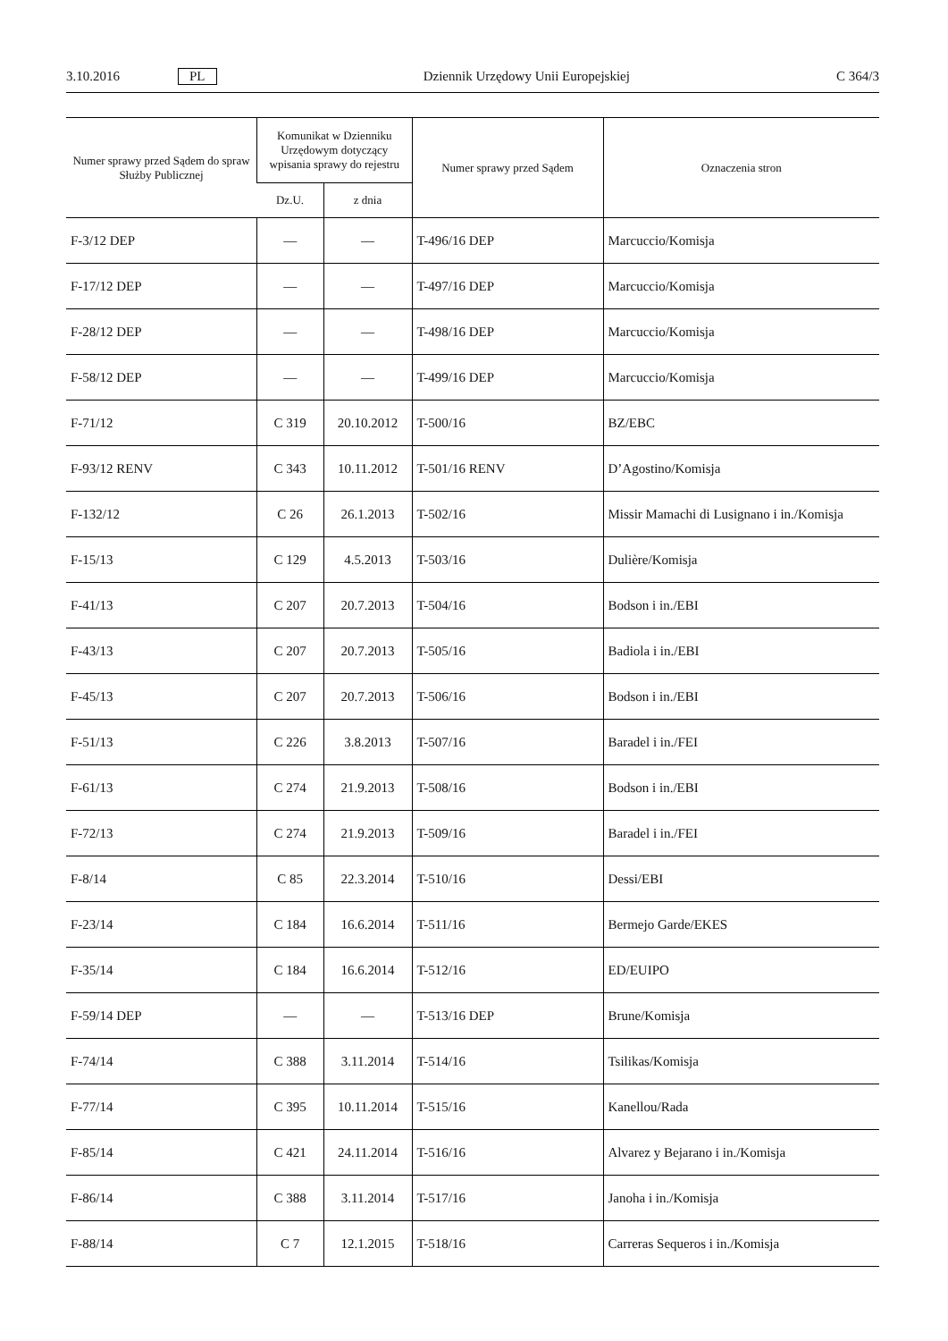3.10.2016 PL Dziennik Urzędowy Unii Europejskiej C 364/3
| Numer sprawy przed Sądem do spraw Służby Publicznej | Komunikat w Dzienniku Urzędowym dotyczący wpisania sprawy do rejestru | | Numer sprawy przed Sądem | Oznaczenia stron |
| --- | --- | --- | --- | --- |
| | Dz.U. | z dnia | | |
| F-3/12 DEP | — | — | T-496/16 DEP | Marcuccio/Komisja |
| F-17/12 DEP | — | — | T-497/16 DEP | Marcuccio/Komisja |
| F-28/12 DEP | — | — | T-498/16 DEP | Marcuccio/Komisja |
| F-58/12 DEP | — | — | T-499/16 DEP | Marcuccio/Komisja |
| F-71/12 | C 319 | 20.10.2012 | T-500/16 | BZ/EBC |
| F-93/12 RENV | C 343 | 10.11.2012 | T-501/16 RENV | D’Agostino/Komisja |
| F-132/12 | C 26 | 26.1.2013 | T-502/16 | Missir Mamachi di Lusignano i in./Komisja |
| F-15/13 | C 129 | 4.5.2013 | T-503/16 | Dulière/Komisja |
| F-41/13 | C 207 | 20.7.2013 | T-504/16 | Bodson i in./EBI |
| F-43/13 | C 207 | 20.7.2013 | T-505/16 | Badiola i in./EBI |
| F-45/13 | C 207 | 20.7.2013 | T-506/16 | Bodson i in./EBI |
| F-51/13 | C 226 | 3.8.2013 | T-507/16 | Baradel i in./FEI |
| F-61/13 | C 274 | 21.9.2013 | T-508/16 | Bodson i in./EBI |
| F-72/13 | C 274 | 21.9.2013 | T-509/16 | Baradel i in./FEI |
| F-8/14 | C 85 | 22.3.2014 | T-510/16 | Dessi/EBI |
| F-23/14 | C 184 | 16.6.2014 | T-511/16 | Bermejo Garde/EKES |
| F-35/14 | C 184 | 16.6.2014 | T-512/16 | ED/EUIPO |
| F-59/14 DEP | — | — | T-513/16 DEP | Brune/Komisja |
| F-74/14 | C 388 | 3.11.2014 | T-514/16 | Tsilikas/Komisja |
| F-77/14 | C 395 | 10.11.2014 | T-515/16 | Kanellou/Rada |
| F-85/14 | C 421 | 24.11.2014 | T-516/16 | Alvarez y Bejarano i in./Komisja |
| F-86/14 | C 388 | 3.11.2014 | T-517/16 | Janoha i in./Komisja |
| F-88/14 | C 7 | 12.1.2015 | T-518/16 | Carreras Sequeros i in./Komisja |